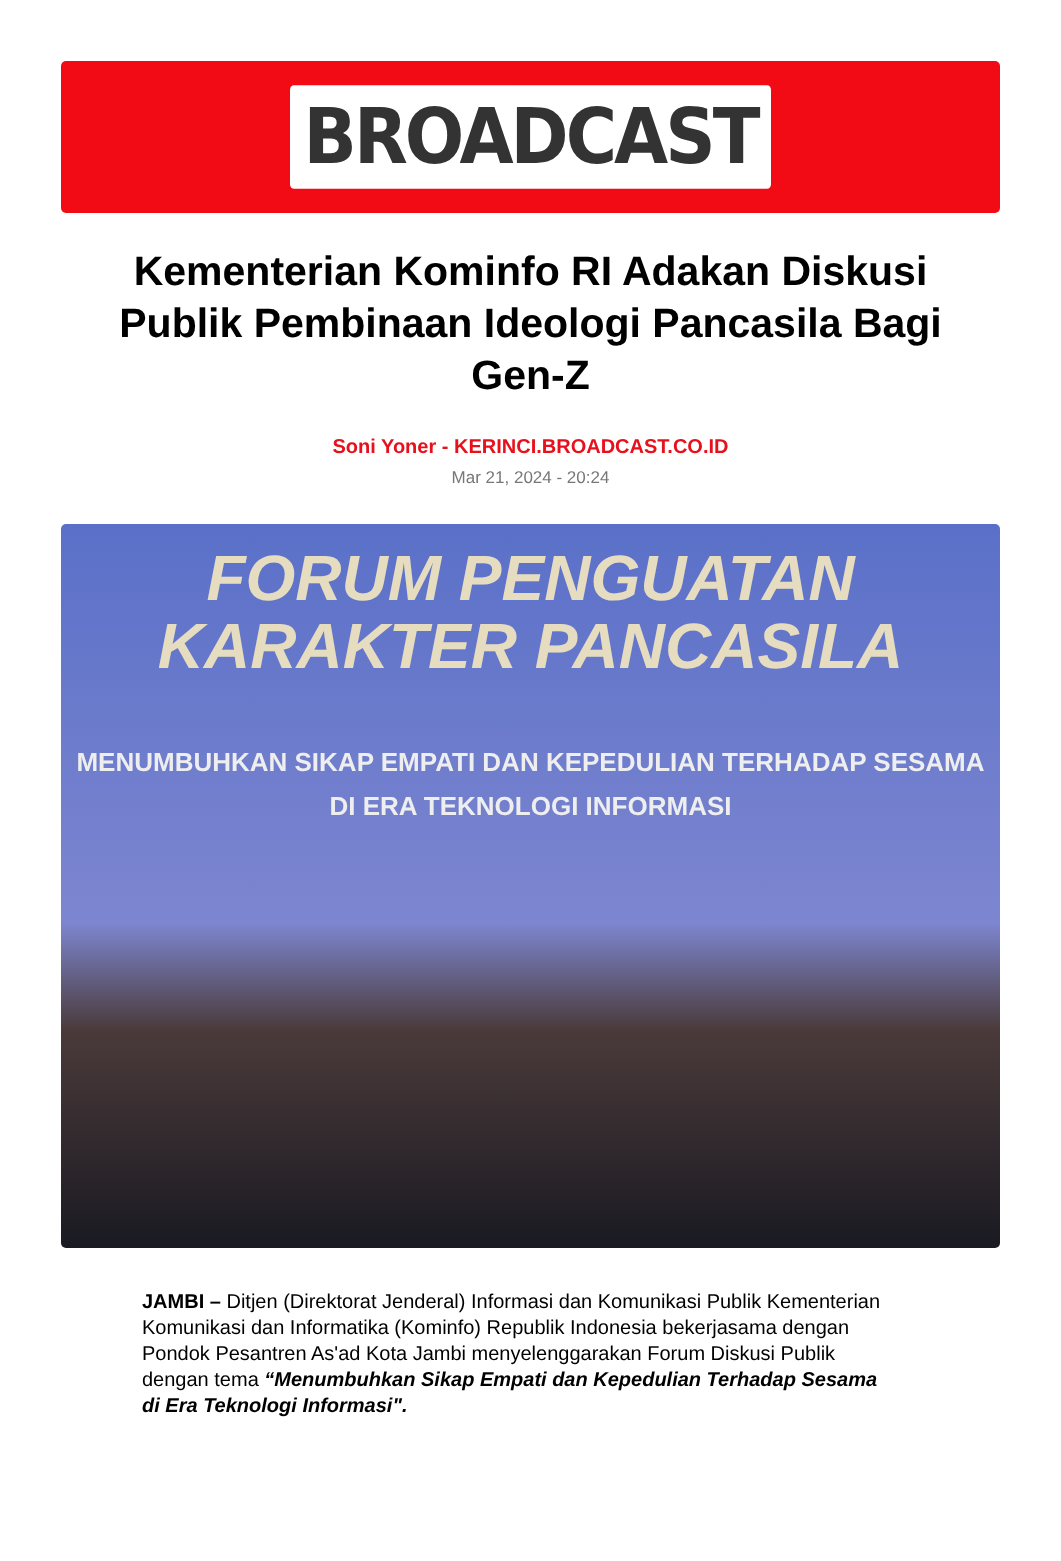BROADCAST
Kementerian Kominfo RI Adakan Diskusi Publik Pembinaan Ideologi Pancasila Bagi Gen-Z
Soni Yoner - KERINCI.BROADCAST.CO.ID
Mar 21, 2024 - 20:24
FORUM PENGUATAN
KARAKTER PANCASILA
MENUMBUHKAN SIKAP EMPATI DAN KEPEDULIAN TERHADAP SESAMA
DI ERA TEKNOLOGI INFORMASI
JAMBI – Ditjen (Direktorat Jenderal) Informasi dan Komunikasi Publik Kementerian Komunikasi dan Informatika (Kominfo) Republik Indonesia bekerjasama dengan Pondok Pesantren As'ad Kota Jambi menyelenggarakan Forum Diskusi Publik dengan tema “Menumbuhkan Sikap Empati dan Kepedulian Terhadap Sesama di Era Teknologi Informasi".